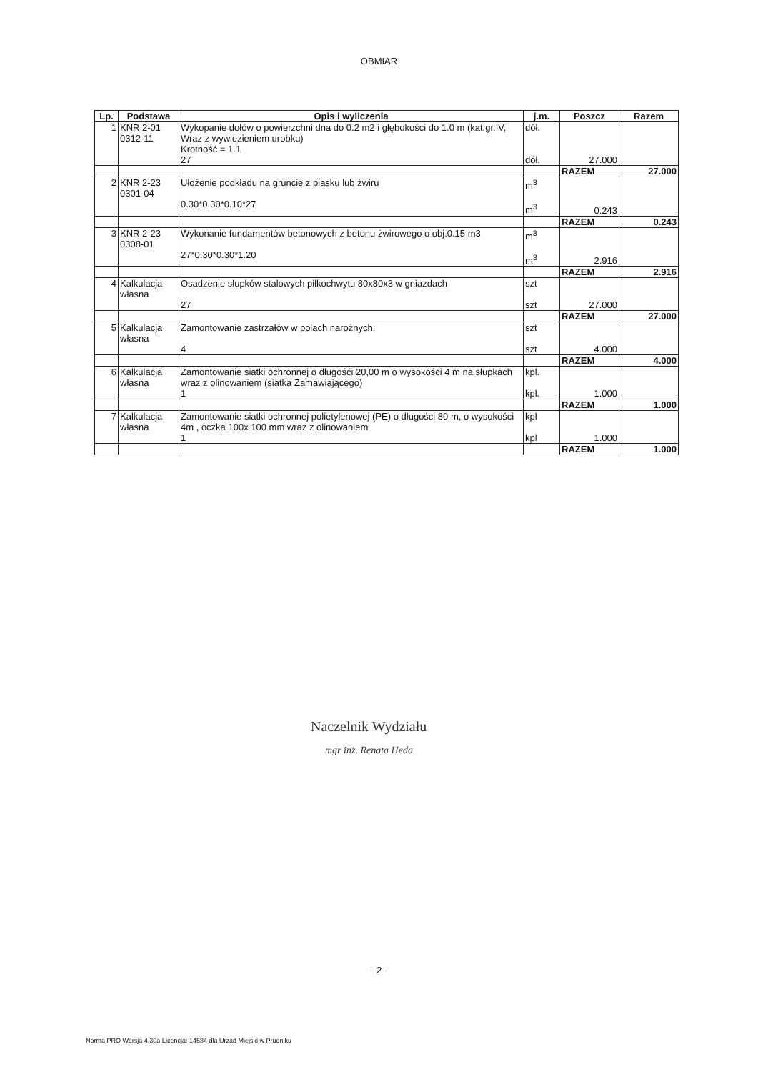OBMIAR
| Lp. | Podstawa | Opis i wyliczenia | j.m. | Poszcz | Razem |
| --- | --- | --- | --- | --- | --- |
| 1 | KNR 2-01 0312-11 | Wykopanie dołów o powierzchni dna do 0.2 m2 i głębokości do 1.0 m (kat.gr.IV, Wraz z wywiezieniem urobku) Krotność = 1.1 27 | dół. dół. | 27.000 | |
| | | | | RAZEM | 27.000 |
| 2 | KNR 2-23 0301-04 | Ułożenie podkładu na gruncie z piasku lub żwiru 0.30*0.30*0.10*27 | m<sup>3</sup> m<sup>3</sup> | 0.243 | |
| | | | | RAZEM | 0.243 |
| 3 | KNR 2-23 0308-01 | Wykonanie fundamentów betonowych z betonu żwirowego o obj.0.15 m3 27*0.30*0.30*1.20 | m<sup>3</sup> m<sup>3</sup> | 2.916 | |
| | | | | RAZEM | 2.916 |
| 4 | Kalkulacja własna | Osadzenie słupków stalowych piłkochwytu 80x80x3 w gniazdach 27 | szt szt | 27.000 | |
| | | | | RAZEM | 27.000 |
| 5 | Kalkulacja własna | Zamontowanie zastrzałów w polach narożnych. 4 | szt szt | 4.000 | |
| | | | | RAZEM | 4.000 |
| 6 | Kalkulacja własna | Zamontowanie siatki ochronnej o długośći 20,00 m o wysokości 4 m na słupkach wraz z olinowaniem (siatka Zamawiającego) 1 | kpl. kpl. | 1.000 | |
| | | | | RAZEM | 1.000 |
| 7 | Kalkulacja własna | Zamontowanie siatki ochronnej polietylenowej (PE) o długości 80 m, o wysokości 4m , oczka 100x 100 mm wraz z olinowaniem 1 | kpl kpl | 1.000 | |
| | | | | RAZEM | 1.000 |
Naczelnik Wydziału
mgr inż. Renata Heda
- 2 -
Norma PRO Wersja 4.30a Licencja: 14584 dla Urzad Miejski w Prudniku